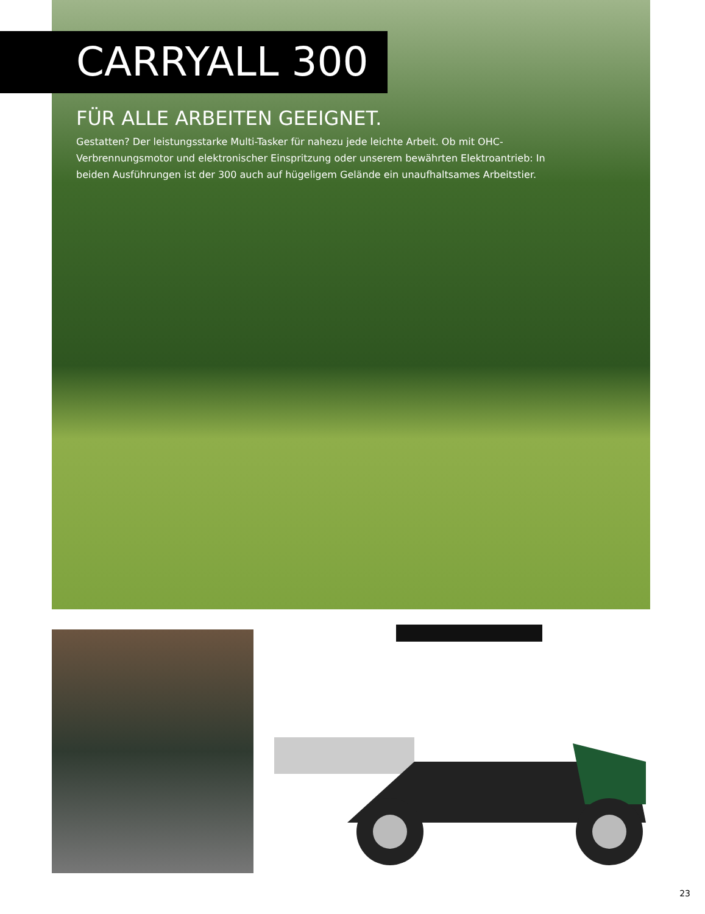CARRYALL 300
FÜR ALLE ARBEITEN GEEIGNET.
Gestatten? Der leistungsstarke Multi-Tasker für nahezu jede leichte Arbeit. Ob mit OHC-Verbrennungsmotor und elektronischer Einspritzung oder unserem bewährten Elektroantrieb: In beiden Ausführungen ist der 300 auch auf hügeligem Gelände ein unaufhaltsames Arbeitstier.
23